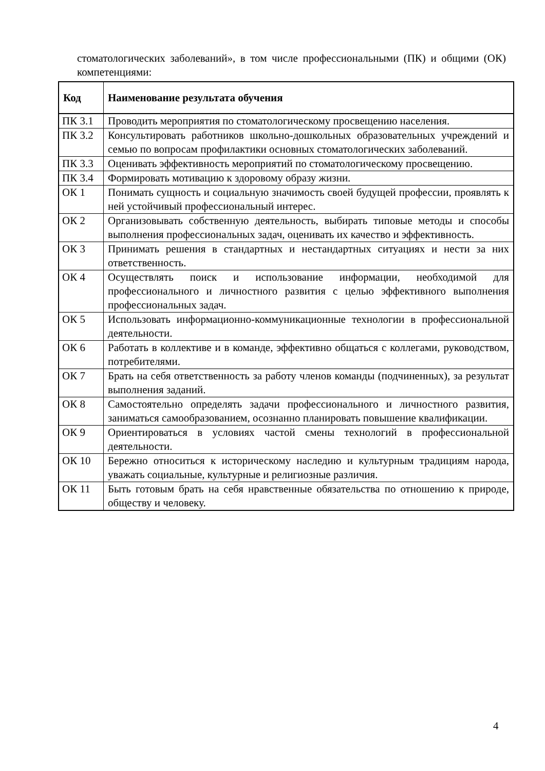стоматологических заболеваний», в том числе профессиональными (ПК) и общими (ОК) компетенциями:
| Код | Наименование результата обучения |
| --- | --- |
| ПК 3.1 | Проводить мероприятия по стоматологическому просвещению населения. |
| ПК 3.2 | Консультировать работников школьно-дошкольных образовательных учреждений и семью по вопросам профилактики основных стоматологических заболеваний. |
| ПК 3.3 | Оценивать эффективность мероприятий по стоматологическому просвещению. |
| ПК 3.4 | Формировать мотивацию к здоровому образу жизни. |
| ОК 1 | Понимать сущность и социальную значимость своей будущей профессии, проявлять к ней устойчивый профессиональный интерес. |
| ОК 2 | Организовывать собственную деятельность, выбирать типовые методы и способы выполнения профессиональных задач, оценивать их качество и эффективность. |
| ОК 3 | Принимать решения в стандартных и нестандартных ситуациях и нести за них ответственность. |
| ОК 4 | Осуществлять поиск и использование информации, необходимой для профессионального и личностного развития с целью эффективного выполнения профессиональных задач. |
| ОК 5 | Использовать информационно-коммуникационные технологии в профессиональной деятельности. |
| ОК 6 | Работать в коллективе и в команде, эффективно общаться с коллегами, руководством, потребителями. |
| ОК 7 | Брать на себя ответственность за работу членов команды (подчиненных), за результат выполнения заданий. |
| ОК 8 | Самостоятельно определять задачи профессионального и личностного развития, заниматься самообразованием, осознанно планировать повышение квалификации. |
| ОК 9 | Ориентироваться в условиях частой смены технологий в профессиональной деятельности. |
| ОК 10 | Бережно относиться к историческому наследию и культурным традициям народа, уважать социальные, культурные и религиозные различия. |
| ОК 11 | Быть готовым брать на себя нравственные обязательства по отношению к природе, обществу и человеку. |
4